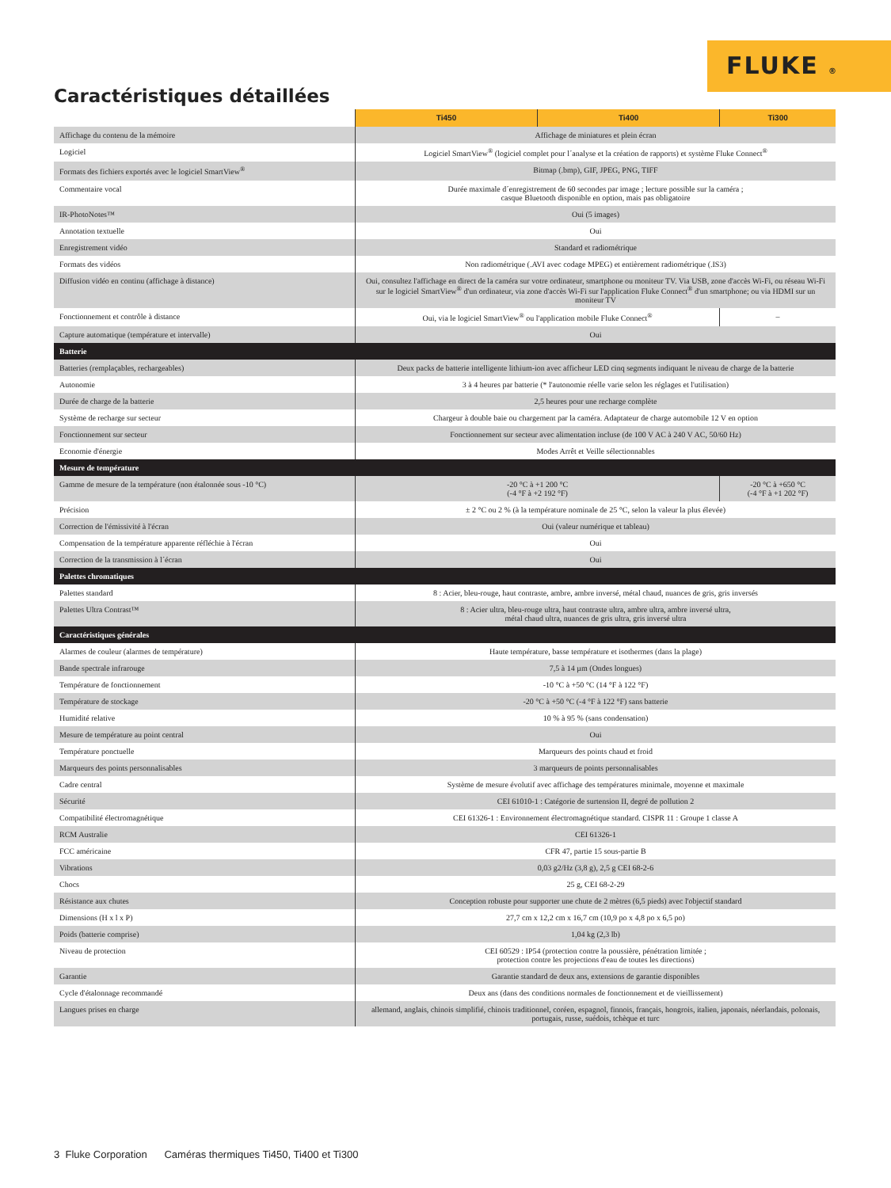FLUKE ®
Caractéristiques détaillées
| | Ti450 | Ti400 | Ti300 |
| Affichage du contenu de la mémoire | Affichage de miniatures et plein écran | | |
| Logiciel | Logiciel SmartView<sup>®</sup> (logiciel complet pour l´analyse et la création de rapports) et système Fluke Connect<sup>®</sup> | | |
| Formats des fichiers exportés avec le logiciel SmartView<sup>®</sup> | Bitmap (.bmp), GIF, JPEG, PNG, TIFF | | |
| Commentaire vocal | Durée maximale d´enregistrement de 60 secondes par image ; lecture possible sur la caméra ; casque Bluetooth disponible en option, mais pas obligatoire | | |
| IR-PhotoNotes™ | Oui (5 images) | | |
| Annotation textuelle | Oui | | |
| Enregistrement vidéo | Standard et radiométrique | | |
| Formats des vidéos | Non radiométrique (.AVI avec codage MPEG) et entièrement radiométrique (.IS3) | | |
| Diffusion vidéo en continu (affichage à distance) | Oui, consultez l'affichage en direct de la caméra sur votre ordinateur, smartphone ou moniteur TV. Via USB, zone d'accès Wi-Fi, ou réseau Wi-Fi sur le logiciel SmartView<sup>®</sup> d'un ordinateur, via zone d'accès Wi-Fi sur l'application Fluke Connect<sup>®</sup> d'un smartphone; ou via HDMI sur un moniteur TV | | |
| Fonctionnement et contrôle à distance | Oui, via le logiciel SmartView<sup>®</sup> ou l'application mobile Fluke Connect<sup>®</sup> | | – |
| Capture automatique (température et intervalle) | Oui | | |
| Batterie | | | |
| Batteries (remplaçables, rechargeables) | Deux packs de batterie intelligente lithium-ion avec afficheur LED cinq segments indiquant le niveau de charge de la batterie | | |
| Autonomie | 3 à 4 heures par batterie (* l'autonomie réelle varie selon les réglages et l'utilisation) | | |
| Durée de charge de la batterie | 2,5 heures pour une recharge complète | | |
| Système de recharge sur secteur | Chargeur à double baie ou chargement par la caméra. Adaptateur de charge automobile 12 V en option | | |
| Fonctionnement sur secteur | Fonctionnement sur secteur avec alimentation incluse (de 100 V AC à 240 V AC, 50/60 Hz) | | |
| Economie d'énergie | Modes Arrêt et Veille sélectionnables | | |
| Mesure de température | | | |
| Gamme de mesure de la température (non étalonnée sous -10 °C) | -20 °C à +1 200 °C (-4 °F à +2 192 °F) | | -20 °C à +650 °C (-4 °F à +1 202 °F) |
| Précision | ± 2 °C ou 2 % (à la température nominale de 25 °C, selon la valeur la plus élevée) | | |
| Correction de l'émissivité à l'écran | Oui (valeur numérique et tableau) | | |
| Compensation de la température apparente réfléchie à l'écran | Oui | | |
| Correction de la transmission à l´écran | Oui | | |
| Palettes chromatiques | | | |
| Palettes standard | 8 : Acier, bleu-rouge, haut contraste, ambre, ambre inversé, métal chaud, nuances de gris, gris inversés | | |
| Palettes Ultra Contrast™ | 8 : Acier ultra, bleu-rouge ultra, haut contraste ultra, ambre ultra, ambre inversé ultra, métal chaud ultra, nuances de gris ultra, gris inversé ultra | | |
| Caractéristiques générales | | | |
| Alarmes de couleur (alarmes de température) | Haute température, basse température et isothermes (dans la plage) | | |
| Bande spectrale infrarouge | 7,5 à 14 µm (Ondes longues) | | |
| Température de fonctionnement | -10 °C à +50 °C (14 °F à 122 °F) | | |
| Température de stockage | -20 °C à +50 °C (-4 °F à 122 °F) sans batterie | | |
| Humidité relative | 10 % à 95 % (sans condensation) | | |
| Mesure de température au point central | Oui | | |
| Température ponctuelle | Marqueurs des points chaud et froid | | |
| Marqueurs des points personnalisables | 3 marqueurs de points personnalisables | | |
| Cadre central | Système de mesure évolutif avec affichage des températures minimale, moyenne et maximale | | |
| Sécurité | CEI 61010-1 : Catégorie de surtension II, degré de pollution 2 | | |
| Compatibilité électromagnétique | CEI 61326-1 : Environnement électromagnétique standard. CISPR 11 : Groupe 1 classe A | | |
| RCM Australie | CEI 61326-1 | | |
| FCC américaine | CFR 47, partie 15 sous-partie B | | |
| Vibrations | 0,03 g2/Hz (3,8 g), 2,5 g CEI 68-2-6 | | |
| Chocs | 25 g, CEI 68-2-29 | | |
| Résistance aux chutes | Conception robuste pour supporter une chute de 2 mètres (6,5 pieds) avec l'objectif standard | | |
| Dimensions (H x l x P) | 27,7 cm x 12,2 cm x 16,7 cm (10,9 po x 4,8 po x 6,5 po) | | |
| Poids (batterie comprise) | 1,04 kg (2,3 lb) | | |
| Niveau de protection | CEI 60529 : IP54 (protection contre la poussière, pénétration limitée ; protection contre les projections d'eau de toutes les directions) | | |
| Garantie | Garantie standard de deux ans, extensions de garantie disponibles | | |
| Cycle d'étalonnage recommandé | Deux ans (dans des conditions normales de fonctionnement et de vieillissement) | | |
| Langues prises en charge | allemand, anglais, chinois simplifié, chinois traditionnel, coréen, espagnol, finnois, français, hongrois, italien, japonais, néerlandais, polonais, portugais, russe, suédois, tchèque et turc | | |
3 Fluke Corporation Caméras thermiques Ti450, Ti400 et Ti300